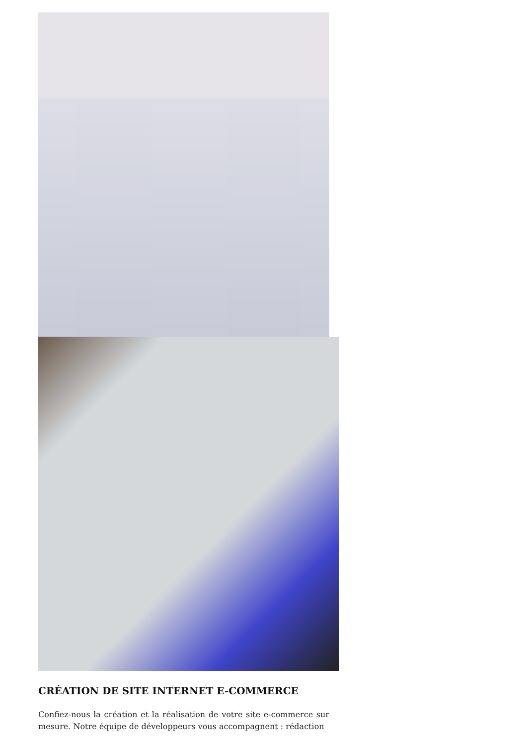CRÉATION DE SITE INTERNET E-COMMERCE
Confiez-nous la création et la réalisation de votre site e-commerce sur mesure. Notre équipe de développeurs vous accompagnent : rédaction